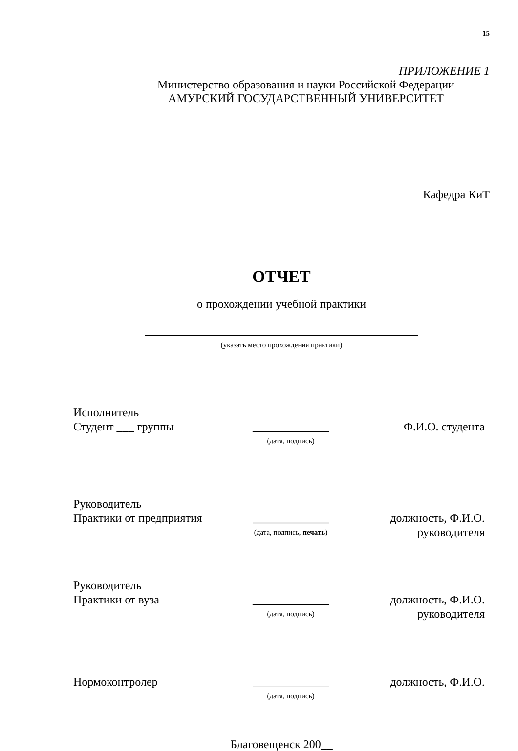15
ПРИЛОЖЕНИЕ 1
Министерство образования и науки Российской Федерации
АМУРСКИЙ ГОСУДАРСТВЕННЫЙ УНИВЕРСИТЕТ
Кафедра КиТ
ОТЧЕТ
о прохождении учебной практики
(указать место прохождения практики)
Исполнитель
Студент ___ группы _____________ Ф.И.О. студента
(дата, подпись)
Руководитель
Практики от предприятия
_____________ должность, Ф.И.О.
руководителя
(дата, подпись, печать)
Руководитель
Практики от вуза _____________ должность, Ф.И.О.
руководителя
(дата, подпись)
Нормоконтролер _____________ должность, Ф.И.О.
(дата, подпись)
Благовещенск 200__